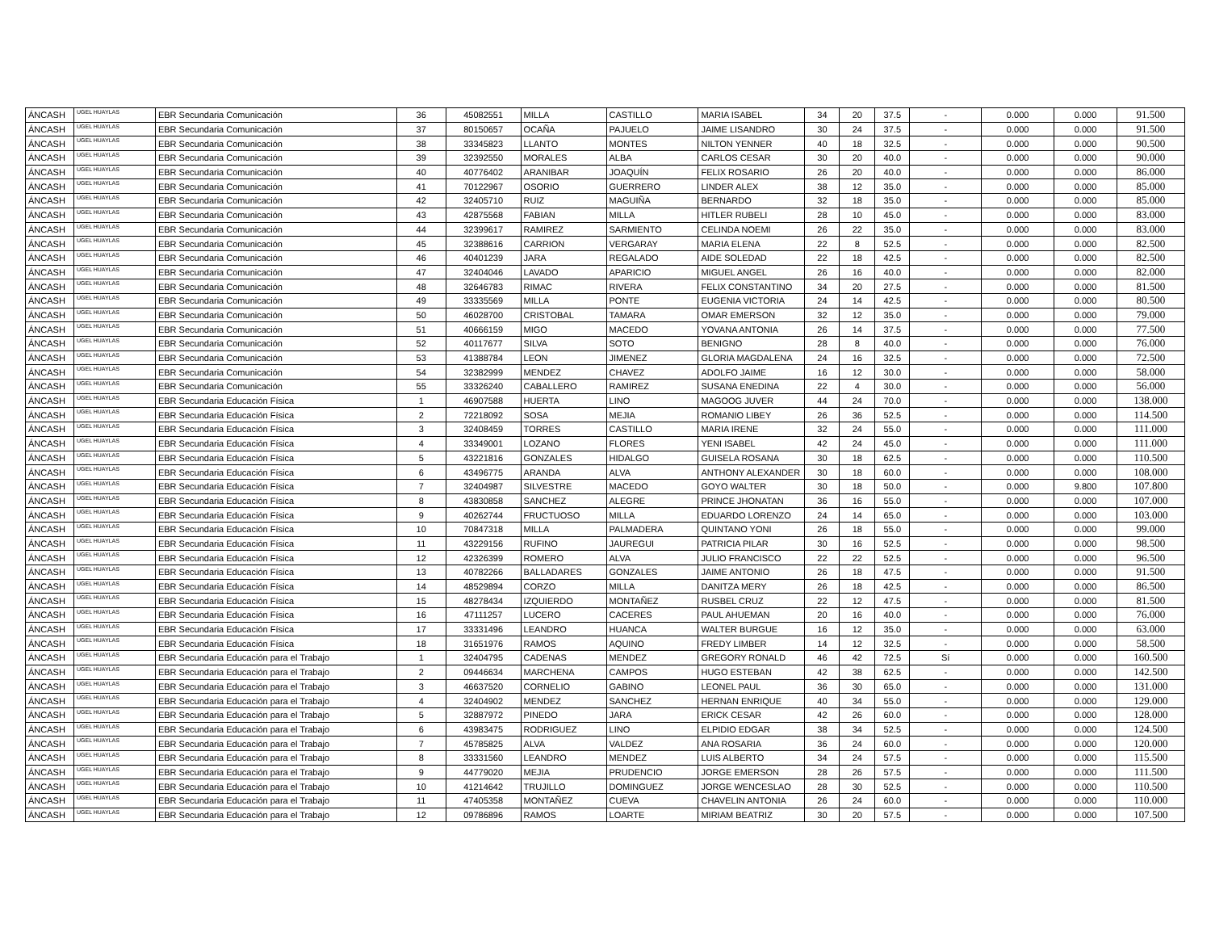| ÁNCASH | UGEL HUAYLAS | EBR Secundaria Comunicación | 36 | 45082551 | MILLA | CASTILLO | MARIA ISABEL | 34 | 20 | 37.5 | - | 0.000 | 0.000 | 91.500 |
| ÁNCASH | UGEL HUAYLAS | EBR Secundaria Comunicación | 37 | 80150657 | OCAÑA | PAJUELO | JAIME LISANDRO | 30 | 24 | 37.5 | - | 0.000 | 0.000 | 91.500 |
| ÁNCASH | UGEL HUAYLAS | EBR Secundaria Comunicación | 38 | 33345823 | LLANTO | MONTES | NILTON YENNER | 40 | 18 | 32.5 | - | 0.000 | 0.000 | 90.500 |
| ÁNCASH | UGEL HUAYLAS | EBR Secundaria Comunicación | 39 | 32392550 | MORALES | ALBA | CARLOS CESAR | 30 | 20 | 40.0 | - | 0.000 | 0.000 | 90.000 |
| ÁNCASH | UGEL HUAYLAS | EBR Secundaria Comunicación | 40 | 40776402 | ARANIBAR | JOAQUÍN | FELIX ROSARIO | 26 | 20 | 40.0 | - | 0.000 | 0.000 | 86.000 |
| ÁNCASH | UGEL HUAYLAS | EBR Secundaria Comunicación | 41 | 70122967 | OSORIO | GUERRERO | LINDER ALEX | 38 | 12 | 35.0 | - | 0.000 | 0.000 | 85.000 |
| ÁNCASH | UGEL HUAYLAS | EBR Secundaria Comunicación | 42 | 32405710 | RUIZ | MAGUIÑA | BERNARDO | 32 | 18 | 35.0 | - | 0.000 | 0.000 | 85.000 |
| ÁNCASH | UGEL HUAYLAS | EBR Secundaria Comunicación | 43 | 42875568 | FABIAN | MILLA | HITLER RUBELI | 28 | 10 | 45.0 | - | 0.000 | 0.000 | 83.000 |
| ÁNCASH | UGEL HUAYLAS | EBR Secundaria Comunicación | 44 | 32399617 | RAMIREZ | SARMIENTO | CELINDA NOEMI | 26 | 22 | 35.0 | - | 0.000 | 0.000 | 83.000 |
| ÁNCASH | UGEL HUAYLAS | EBR Secundaria Comunicación | 45 | 32388616 | CARRION | VERGARAY | MARIA ELENA | 22 | 8 | 52.5 | - | 0.000 | 0.000 | 82.500 |
| ÁNCASH | UGEL HUAYLAS | EBR Secundaria Comunicación | 46 | 40401239 | JARA | REGALADO | AIDE SOLEDAD | 22 | 18 | 42.5 | - | 0.000 | 0.000 | 82.500 |
| ÁNCASH | UGEL HUAYLAS | EBR Secundaria Comunicación | 47 | 32404046 | LAVADO | APARICIO | MIGUEL ANGEL | 26 | 16 | 40.0 | - | 0.000 | 0.000 | 82.000 |
| ÁNCASH | UGEL HUAYLAS | EBR Secundaria Comunicación | 48 | 32646783 | RIMAC | RIVERA | FELIX CONSTANTINO | 34 | 20 | 27.5 | - | 0.000 | 0.000 | 81.500 |
| ÁNCASH | UGEL HUAYLAS | EBR Secundaria Comunicación | 49 | 33335569 | MILLA | PONTE | EUGENIA VICTORIA | 24 | 14 | 42.5 | - | 0.000 | 0.000 | 80.500 |
| ÁNCASH | UGEL HUAYLAS | EBR Secundaria Comunicación | 50 | 46028700 | CRISTOBAL | TAMARA | OMAR EMERSON | 32 | 12 | 35.0 | - | 0.000 | 0.000 | 79.000 |
| ÁNCASH | UGEL HUAYLAS | EBR Secundaria Comunicación | 51 | 40666159 | MIGO | MACEDO | YOVANA ANTONIA | 26 | 14 | 37.5 | - | 0.000 | 0.000 | 77.500 |
| ÁNCASH | UGEL HUAYLAS | EBR Secundaria Comunicación | 52 | 40117677 | SILVA | SOTO | BENIGNO | 28 | 8 | 40.0 | - | 0.000 | 0.000 | 76.000 |
| ÁNCASH | UGEL HUAYLAS | EBR Secundaria Comunicación | 53 | 41388784 | LEON | JIMENEZ | GLORIA MAGDALENA | 24 | 16 | 32.5 | - | 0.000 | 0.000 | 72.500 |
| ÁNCASH | UGEL HUAYLAS | EBR Secundaria Comunicación | 54 | 32382999 | MENDEZ | CHAVEZ | ADOLFO JAIME | 16 | 12 | 30.0 | - | 0.000 | 0.000 | 58.000 |
| ÁNCASH | UGEL HUAYLAS | EBR Secundaria Comunicación | 55 | 33326240 | CABALLERO | RAMIREZ | SUSANA ENEDINA | 22 | 4 | 30.0 | - | 0.000 | 0.000 | 56.000 |
| ÁNCASH | UGEL HUAYLAS | EBR Secundaria Educación Física | 1 | 46907588 | HUERTA | LINO | MAGOOG JUVER | 44 | 24 | 70.0 | - | 0.000 | 0.000 | 138.000 |
| ÁNCASH | UGEL HUAYLAS | EBR Secundaria Educación Física | 2 | 72218092 | SOSA | MEJIA | ROMANIO LIBEY | 26 | 36 | 52.5 | - | 0.000 | 0.000 | 114.500 |
| ÁNCASH | UGEL HUAYLAS | EBR Secundaria Educación Física | 3 | 32408459 | TORRES | CASTILLO | MARIA IRENE | 32 | 24 | 55.0 | - | 0.000 | 0.000 | 111.000 |
| ÁNCASH | UGEL HUAYLAS | EBR Secundaria Educación Física | 4 | 33349001 | LOZANO | FLORES | YENI ISABEL | 42 | 24 | 45.0 | - | 0.000 | 0.000 | 111.000 |
| ÁNCASH | UGEL HUAYLAS | EBR Secundaria Educación Física | 5 | 43221816 | GONZALES | HIDALGO | GUISELA ROSANA | 30 | 18 | 62.5 | - | 0.000 | 0.000 | 110.500 |
| ÁNCASH | UGEL HUAYLAS | EBR Secundaria Educación Física | 6 | 43496775 | ARANDA | ALVA | ANTHONY ALEXANDER | 30 | 18 | 60.0 | - | 0.000 | 0.000 | 108.000 |
| ÁNCASH | UGEL HUAYLAS | EBR Secundaria Educación Física | 7 | 32404987 | SILVESTRE | MACEDO | GOYO WALTER | 30 | 18 | 50.0 | - | 0.000 | 9.800 | 107.800 |
| ÁNCASH | UGEL HUAYLAS | EBR Secundaria Educación Física | 8 | 43830858 | SANCHEZ | ALEGRE | PRINCE JHONATAN | 36 | 16 | 55.0 | - | 0.000 | 0.000 | 107.000 |
| ÁNCASH | UGEL HUAYLAS | EBR Secundaria Educación Física | 9 | 40262744 | FRUCTUOSO | MILLA | EDUARDO LORENZO | 24 | 14 | 65.0 | - | 0.000 | 0.000 | 103.000 |
| ÁNCASH | UGEL HUAYLAS | EBR Secundaria Educación Física | 10 | 70847318 | MILLA | PALMADERA | QUINTANO YONI | 26 | 18 | 55.0 | - | 0.000 | 0.000 | 99.000 |
| ÁNCASH | UGEL HUAYLAS | EBR Secundaria Educación Física | 11 | 43229156 | RUFINO | JAUREGUI | PATRICIA PILAR | 30 | 16 | 52.5 | - | 0.000 | 0.000 | 98.500 |
| ÁNCASH | UGEL HUAYLAS | EBR Secundaria Educación Física | 12 | 42326399 | ROMERO | ALVA | JULIO FRANCISCO | 22 | 22 | 52.5 | - | 0.000 | 0.000 | 96.500 |
| ÁNCASH | UGEL HUAYLAS | EBR Secundaria Educación Física | 13 | 40782266 | BALLADARES | GONZALES | JAIME ANTONIO | 26 | 18 | 47.5 | - | 0.000 | 0.000 | 91.500 |
| ÁNCASH | UGEL HUAYLAS | EBR Secundaria Educación Física | 14 | 48529894 | CORZO | MILLA | DANITZA MERY | 26 | 18 | 42.5 | - | 0.000 | 0.000 | 86.500 |
| ÁNCASH | UGEL HUAYLAS | EBR Secundaria Educación Física | 15 | 48278434 | IZQUIERDO | MONTAÑEZ | RUSBEL CRUZ | 22 | 12 | 47.5 | - | 0.000 | 0.000 | 81.500 |
| ÁNCASH | UGEL HUAYLAS | EBR Secundaria Educación Física | 16 | 47111257 | LUCERO | CACERES | PAUL AHUEMAN | 20 | 16 | 40.0 | - | 0.000 | 0.000 | 76.000 |
| ÁNCASH | UGEL HUAYLAS | EBR Secundaria Educación Física | 17 | 33331496 | LEANDRO | HUANCA | WALTER BURGUE | 16 | 12 | 35.0 | - | 0.000 | 0.000 | 63.000 |
| ÁNCASH | UGEL HUAYLAS | EBR Secundaria Educación Física | 18 | 31651976 | RAMOS | AQUINO | FREDY LIMBER | 14 | 12 | 32.5 | - | 0.000 | 0.000 | 58.500 |
| ÁNCASH | UGEL HUAYLAS | EBR Secundaria Educación para el Trabajo | 1 | 32404795 | CADENAS | MENDEZ | GREGORY RONALD | 46 | 42 | 72.5 | Sí | 0.000 | 0.000 | 160.500 |
| ÁNCASH | UGEL HUAYLAS | EBR Secundaria Educación para el Trabajo | 2 | 09446634 | MARCHENA | CAMPOS | HUGO ESTEBAN | 42 | 38 | 62.5 | - | 0.000 | 0.000 | 142.500 |
| ÁNCASH | UGEL HUAYLAS | EBR Secundaria Educación para el Trabajo | 3 | 46637520 | CORNELIO | GABINO | LEONEL PAUL | 36 | 30 | 65.0 | - | 0.000 | 0.000 | 131.000 |
| ÁNCASH | UGEL HUAYLAS | EBR Secundaria Educación para el Trabajo | 4 | 32404902 | MENDEZ | SANCHEZ | HERNAN ENRIQUE | 40 | 34 | 55.0 | - | 0.000 | 0.000 | 129.000 |
| ÁNCASH | UGEL HUAYLAS | EBR Secundaria Educación para el Trabajo | 5 | 32887972 | PINEDO | JARA | ERICK CESAR | 42 | 26 | 60.0 | - | 0.000 | 0.000 | 128.000 |
| ÁNCASH | UGEL HUAYLAS | EBR Secundaria Educación para el Trabajo | 6 | 43983475 | RODRIGUEZ | LINO | ELPIDIO EDGAR | 38 | 34 | 52.5 | - | 0.000 | 0.000 | 124.500 |
| ÁNCASH | UGEL HUAYLAS | EBR Secundaria Educación para el Trabajo | 7 | 45785825 | ALVA | VALDEZ | ANA ROSARIA | 36 | 24 | 60.0 | - | 0.000 | 0.000 | 120.000 |
| ÁNCASH | UGEL HUAYLAS | EBR Secundaria Educación para el Trabajo | 8 | 33331560 | LEANDRO | MENDEZ | LUIS ALBERTO | 34 | 24 | 57.5 | - | 0.000 | 0.000 | 115.500 |
| ÁNCASH | UGEL HUAYLAS | EBR Secundaria Educación para el Trabajo | 9 | 44779020 | MEJIA | PRUDENCIO | JORGE EMERSON | 28 | 26 | 57.5 | - | 0.000 | 0.000 | 111.500 |
| ÁNCASH | UGEL HUAYLAS | EBR Secundaria Educación para el Trabajo | 10 | 41214642 | TRUJILLO | DOMINGUEZ | JORGE WENCESLAO | 28 | 30 | 52.5 | - | 0.000 | 0.000 | 110.500 |
| ÁNCASH | UGEL HUAYLAS | EBR Secundaria Educación para el Trabajo | 11 | 47405358 | MONTAÑEZ | CUEVA | CHAVELIN ANTONIA | 26 | 24 | 60.0 | - | 0.000 | 0.000 | 110.000 |
| ÁNCASH | UGEL HUAYLAS | EBR Secundaria Educación para el Trabajo | 12 | 09786896 | RAMOS | LOARTE | MIRIAM BEATRIZ | 30 | 20 | 57.5 | - | 0.000 | 0.000 | 107.500 |